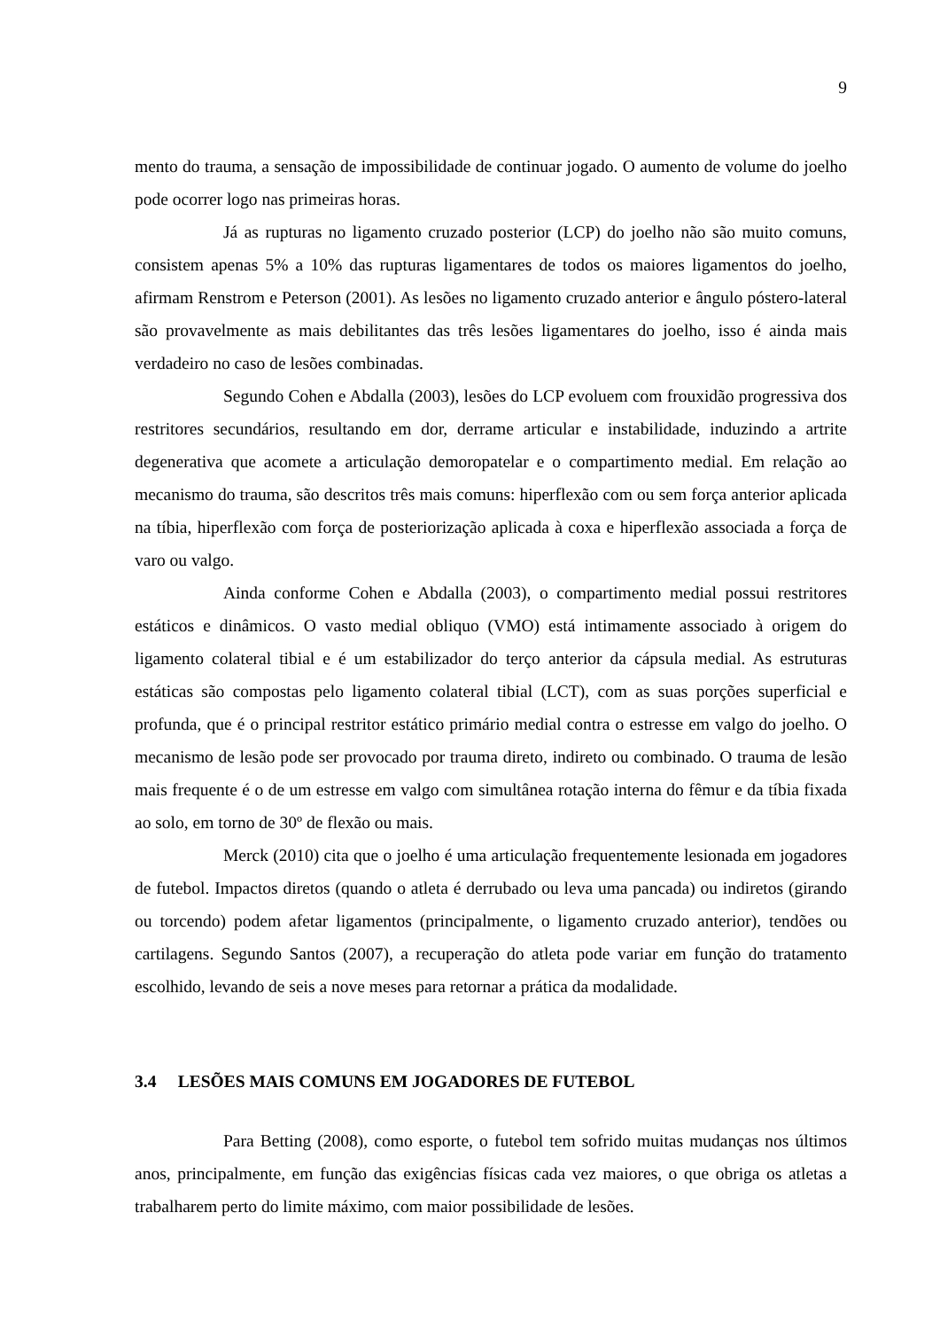9
mento do trauma, a sensação de impossibilidade de continuar jogado. O aumento de volume do joelho pode ocorrer logo nas primeiras horas.
Já as rupturas no ligamento cruzado posterior (LCP) do joelho não são muito comuns, consistem apenas 5% a 10% das rupturas ligamentares de todos os maiores ligamentos do joelho, afirmam Renstrom e Peterson (2001). As lesões no ligamento cruzado anterior e ângulo póstero-lateral são provavelmente as mais debilitantes das três lesões ligamentares do joelho, isso é ainda mais verdadeiro no caso de lesões combinadas.
Segundo Cohen e Abdalla (2003), lesões do LCP evoluem com frouxidão progressiva dos restritores secundários, resultando em dor, derrame articular e instabilidade, induzindo a artrite degenerativa que acomete a articulação demoropatelar e o compartimento medial. Em relação ao mecanismo do trauma, são descritos três mais comuns: hiperflexão com ou sem força anterior aplicada na tíbia, hiperflexão com força de posteriorização aplicada à coxa e hiperflexão associada a força de varo ou valgo.
Ainda conforme Cohen e Abdalla (2003), o compartimento medial possui restritores estáticos e dinâmicos. O vasto medial obliquo (VMO) está intimamente associado à origem do ligamento colateral tibial e é um estabilizador do terço anterior da cápsula medial. As estruturas estáticas são compostas pelo ligamento colateral tibial (LCT), com as suas porções superficial e profunda, que é o principal restritor estático primário medial contra o estresse em valgo do joelho. O mecanismo de lesão pode ser provocado por trauma direto, indireto ou combinado. O trauma de lesão mais frequente é o de um estresse em valgo com simultânea rotação interna do fêmur e da tíbia fixada ao solo, em torno de 30º de flexão ou mais.
Merck (2010) cita que o joelho é uma articulação frequentemente lesionada em jogadores de futebol. Impactos diretos (quando o atleta é derrubado ou leva uma pancada) ou indiretos (girando ou torcendo) podem afetar ligamentos (principalmente, o ligamento cruzado anterior), tendões ou cartilagens. Segundo Santos (2007), a recuperação do atleta pode variar em função do tratamento escolhido, levando de seis a nove meses para retornar a prática da modalidade.
3.4 LESÕES MAIS COMUNS EM JOGADORES DE FUTEBOL
Para Betting (2008), como esporte, o futebol tem sofrido muitas mudanças nos últimos anos, principalmente, em função das exigências físicas cada vez maiores, o que obriga os atletas a trabalharem perto do limite máximo, com maior possibilidade de lesões.